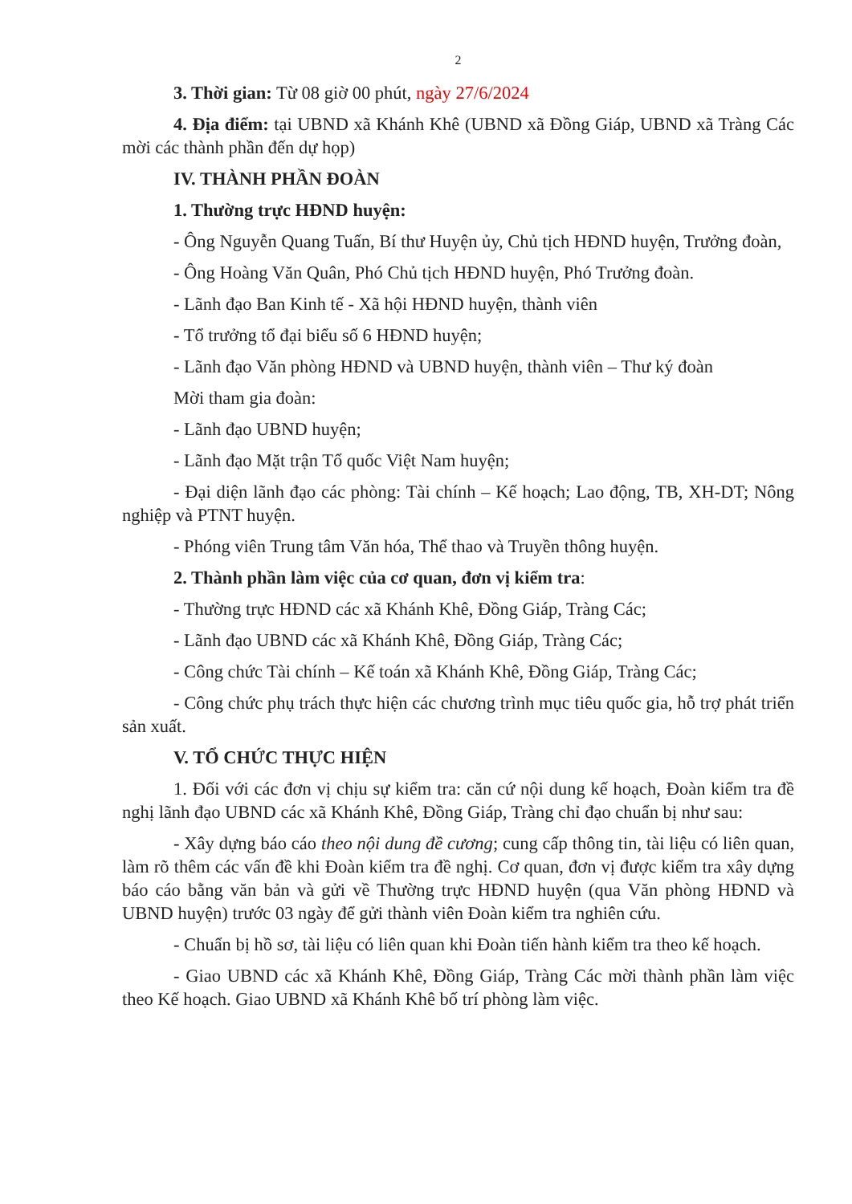2
3. Thời gian: Từ 08 giờ 00 phút, ngày 27/6/2024
4. Địa điểm: tại UBND xã Khánh Khê (UBND xã Đồng Giáp, UBND xã Tràng Các mời các thành phần đến dự họp)
IV. THÀNH PHẦN ĐOÀN
1. Thường trực HĐND huyện:
- Ông Nguyễn Quang Tuấn, Bí thư Huyện ủy, Chủ tịch HĐND huyện, Trưởng đoàn,
- Ông Hoàng Văn Quân, Phó Chủ tịch HĐND huyện, Phó Trưởng đoàn.
- Lãnh đạo Ban Kinh tế - Xã hội HĐND huyện, thành viên
- Tổ trưởng tổ đại biểu số 6 HĐND huyện;
- Lãnh đạo Văn phòng HĐND và UBND huyện, thành viên – Thư ký đoàn
Mời tham gia đoàn:
- Lãnh đạo UBND huyện;
- Lãnh đạo Mặt trận Tổ quốc Việt Nam huyện;
- Đại diện lãnh đạo các phòng: Tài chính – Kế hoạch; Lao động, TB, XH-DT; Nông nghiệp và PTNT huyện.
- Phóng viên Trung tâm Văn hóa, Thể thao và Truyền thông huyện.
2. Thành phần làm việc của cơ quan, đơn vị kiểm tra:
- Thường trực HĐND các xã Khánh Khê, Đồng Giáp, Tràng Các;
- Lãnh đạo UBND các xã Khánh Khê, Đồng Giáp, Tràng Các;
- Công chức Tài chính – Kế toán xã Khánh Khê, Đồng Giáp, Tràng Các;
- Công chức phụ trách thực hiện các chương trình mục tiêu quốc gia, hỗ trợ phát triển sản xuất.
V. TỔ CHỨC THỰC HIỆN
1. Đối với các đơn vị chịu sự kiểm tra: căn cứ nội dung kế hoạch, Đoàn kiểm tra đề nghị lãnh đạo UBND các xã Khánh Khê, Đồng Giáp, Tràng chỉ đạo chuẩn bị như sau:
- Xây dựng báo cáo theo nội dung đề cương; cung cấp thông tin, tài liệu có liên quan, làm rõ thêm các vấn đề khi Đoàn kiểm tra đề nghị. Cơ quan, đơn vị được kiểm tra xây dựng báo cáo bằng văn bản và gửi về Thường trực HĐND huyện (qua Văn phòng HĐND và UBND huyện) trước 03 ngày để gửi thành viên Đoàn kiểm tra nghiên cứu.
- Chuẩn bị hồ sơ, tài liệu có liên quan khi Đoàn tiến hành kiểm tra theo kế hoạch.
- Giao UBND các xã Khánh Khê, Đồng Giáp, Tràng Các mời thành phần làm việc theo Kế hoạch. Giao UBND xã Khánh Khê bố trí phòng làm việc.